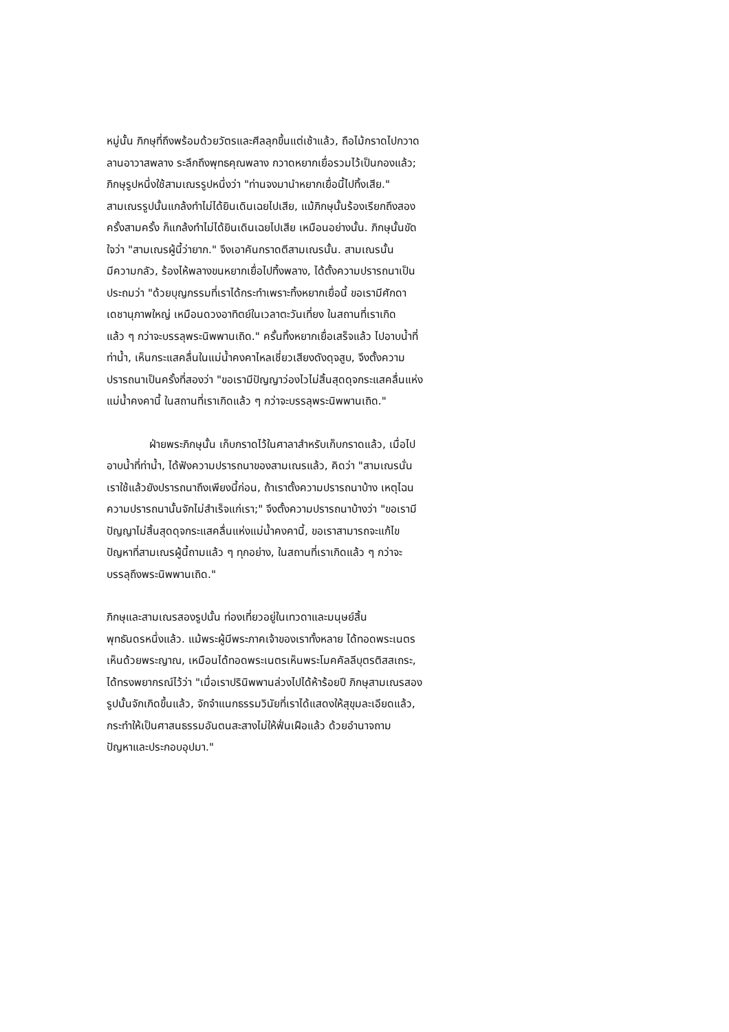หมู่นั้น ภิกษุที่ถึงพร้อมด้วยวัตรและศีลลุกขึ้นแต่เช้าแล้ว, ถือไม้กราดไปกวาด
ลานอาวาสพลาง ระลึกถึงพุทธคุณพลาง กวาดหยากเยื่อรวมไว้เป็นกองแล้ว;
ภิกษุรูปหนึ่งใช้สามเณรรูปหนึ่งว่า "ท่านจงมานำหยากเยื่อนี้ไปทิ้งเสีย."
สามเณรรูปนั้นแกล้งทำไม่ได้ยินเดินเฉยไปเสีย, แม้ภิกษุนั้นร้องเรียกถึงสอง
ครั้งสามครั้ง ก็แกล้งทำไม่ได้ยินเดินเฉยไปเสีย เหมือนอย่างนั้น. ภิกษุนั้นขัด
ใจว่า "สามเณรผู้นี้ว่ายาก." จึงเอาคันกราดตีสามเณรนั้น. สามเณรนั้น
มีความกลัว, ร้องไห้พลางขนหยากเยื่อไปทิ้งพลาง, ได้ตั้งความปรารถนาเป็น
ประถมว่า "ด้วยบุญกรรมที่เราได้กระทำเพราะทิ้งหยากเยื่อนี้ ขอเรามีศักดา
เดชานุภาพใหญ่ เหมือนดวงอาทิตย์ในเวลาตะวันเที่ยง ในสถานที่เราเกิด
แล้ว ๆ กว่าจะบรรลุพระนิพพานเถิด." ครั้นทิ้งหยากเยื่อเสร็จแล้ว ไปอาบน้ำที่
ท่าน้ำ, เห็นกระแสคลื่นในแม่น้ำคงคาไหลเชี่ยวเสียงดังดุจสูบ, จึงตั้งความ
ปรารถนาเป็นครั้งที่สองว่า "ขอเรามีปัญญาว่องไวไม่สิ้นสุดดุจกระแสคลื่นแห่ง
แม่น้ำคงคานี้ ในสถานที่เราเกิดแล้ว ๆ กว่าจะบรรลุพระนิพพานเถิด."
ฝ่ายพระภิกษุนั้น เก็บกราดไว้ในศาลาสำหรับเก็บกราดแล้ว, เมื่อไป
อาบน้ำที่ท่าน้ำ, ได้ฟังความปรารถนาของสามเณรแล้ว, คิดว่า "สามเณรนั่น
เราใช้แล้วยังปรารถนาถึงเพียงนี้ก่อน, ถ้าเราตั้งความปรารถนาบ้าง เหตุไฉน
ความปรารถนานั้นจักไม่สำเร็จแก่เรา;" จึงตั้งความปรารถนาบ้างว่า "ขอเรามี
ปัญญาไม่สิ้นสุดดุจกระแสคลื่นแห่งแม่น้ำคงคานี้, ขอเราสามารถจะแก้ไข
ปัญหาที่สามเณรผู้นี้ถามแล้ว ๆ ทุกอย่าง, ในสถานที่เราเกิดแล้ว ๆ กว่าจะ
บรรลุถึงพระนิพพานเถิด."
ภิกษุและสามเณรสองรูปนั้น ท่องเที่ยวอยู่ในเทวดาและมนุษย์สิ้น
พุทธันดรหนึ่งแล้ว. แม้พระผู้มีพระภาคเจ้าของเราทั้งหลาย ได้ทอดพระเนตร
เห็นด้วยพระญาณ, เหมือนได้ทอดพระเนตรเห็นพระโมคคัลลีบุตรติสสเถระ,
ได้ทรงพยากรณ์ไว้ว่า "เมื่อเราปรินิพพานล่วงไปได้ห้าร้อยปี ภิกษุสามเณรสอง
รูปนั้นจักเกิดขึ้นแล้ว, จักจำแนกธรรมวินัยที่เราได้แสดงให้สุขุมละเอียดแล้ว,
กระทำให้เป็นศาสนธรรมอันตนสะสางไม่ให้ฟั่นเฝือแล้ว ด้วยอำนาจถาม
ปัญหาและประกอบอุปมา."